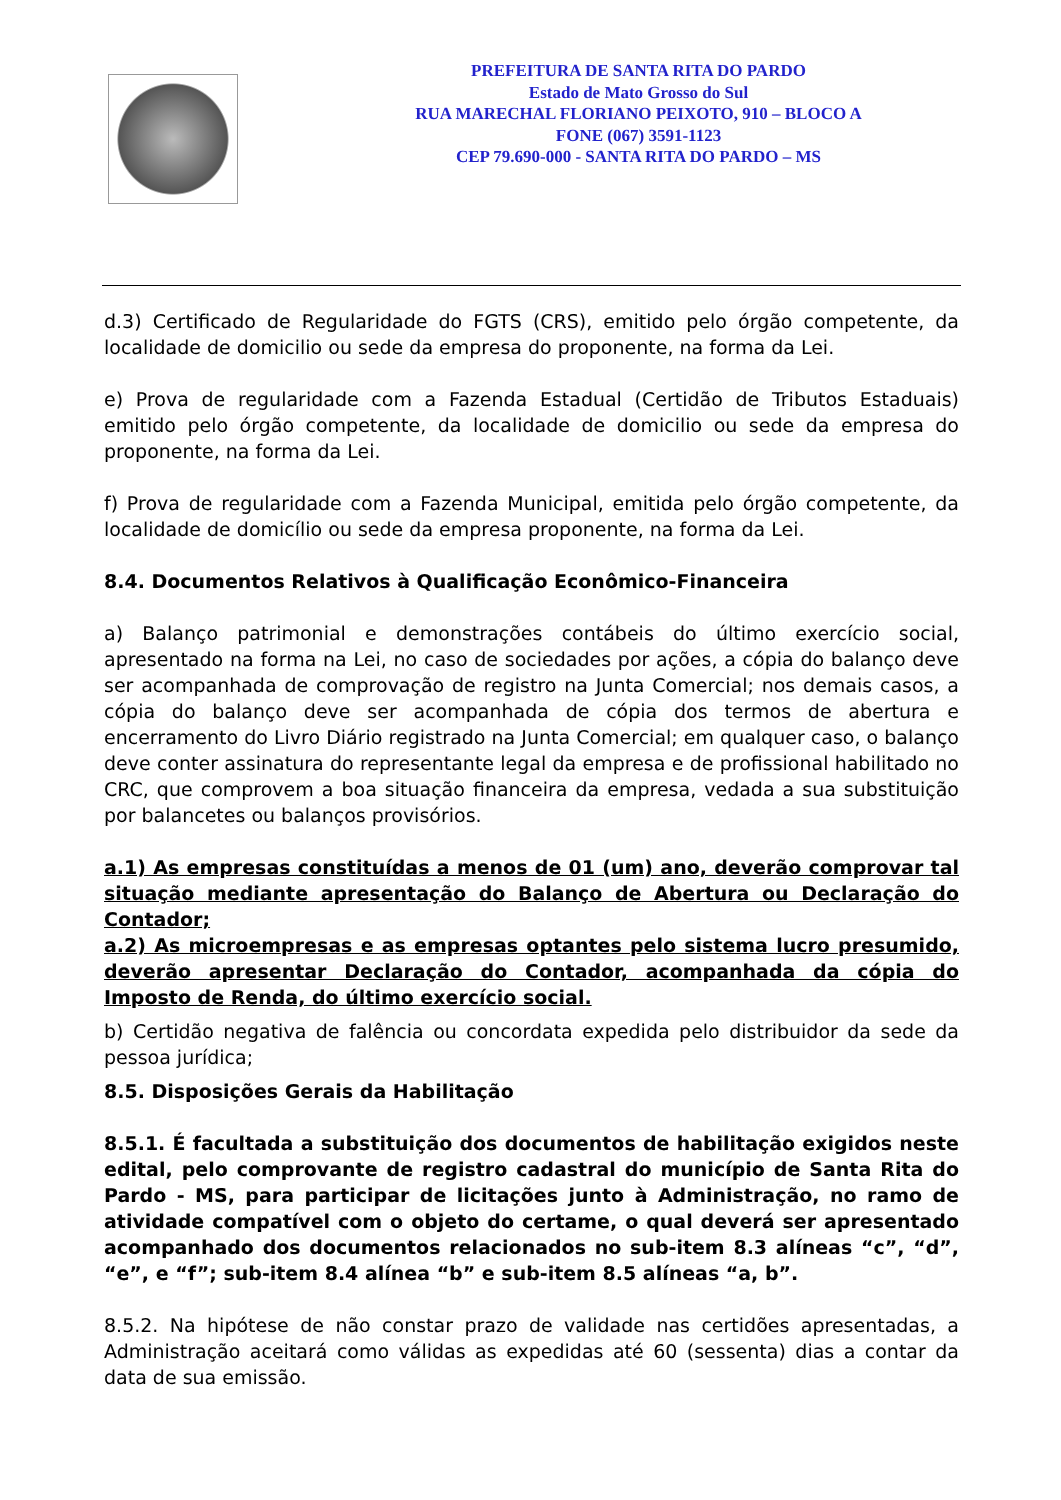PREFEITURA DE SANTA RITA DO PARDO
Estado de Mato Grosso do Sul
RUA MARECHAL FLORIANO PEIXOTO, 910 – BLOCO A
FONE (067) 3591-1123
CEP 79.690-000 - SANTA RITA DO PARDO – MS
d.3) Certificado de Regularidade do FGTS (CRS), emitido pelo órgão competente, da localidade de domicilio ou sede da empresa do proponente, na forma da Lei.
e) Prova de regularidade com a Fazenda Estadual (Certidão de Tributos Estaduais) emitido pelo órgão competente, da localidade de domicilio ou sede da empresa do proponente, na forma da Lei.
f) Prova de regularidade com a Fazenda Municipal, emitida pelo órgão competente, da localidade de domicílio ou sede da empresa proponente, na forma da Lei.
8.4. Documentos Relativos à Qualificação Econômico-Financeira
a) Balanço patrimonial e demonstrações contábeis do último exercício social, apresentado na forma na Lei, no caso de sociedades por ações, a cópia do balanço deve ser acompanhada de comprovação de registro na Junta Comercial; nos demais casos, a cópia do balanço deve ser acompanhada de cópia dos termos de abertura e encerramento do Livro Diário registrado na Junta Comercial; em qualquer caso, o balanço deve conter assinatura do representante legal da empresa e de profissional habilitado no CRC, que comprovem a boa situação financeira da empresa, vedada a sua substituição por balancetes ou balanços provisórios.
a.1) As empresas constituídas a menos de 01 (um) ano, deverão comprovar tal situação mediante apresentação do Balanço de Abertura ou Declaração do Contador;
a.2) As microempresas e as empresas optantes pelo sistema lucro presumido, deverão apresentar Declaração do Contador, acompanhada da cópia do Imposto de Renda, do último exercício social.
b) Certidão negativa de falência ou concordata expedida pelo distribuidor da sede da pessoa jurídica;
8.5. Disposições Gerais da Habilitação
8.5.1. É facultada a substituição dos documentos de habilitação exigidos neste edital, pelo comprovante de registro cadastral do município de Santa Rita do Pardo - MS, para participar de licitações junto à Administração, no ramo de atividade compatível com o objeto do certame, o qual deverá ser apresentado acompanhado dos documentos relacionados no sub-item 8.3 alíneas “c”, “d”, “e”, e “f”; sub-item 8.4 alínea “b” e sub-item 8.5 alíneas “a, b”.
8.5.2. Na hipótese de não constar prazo de validade nas certidões apresentadas, a Administração aceitará como válidas as expedidas até 60 (sessenta) dias a contar da data de sua emissão.